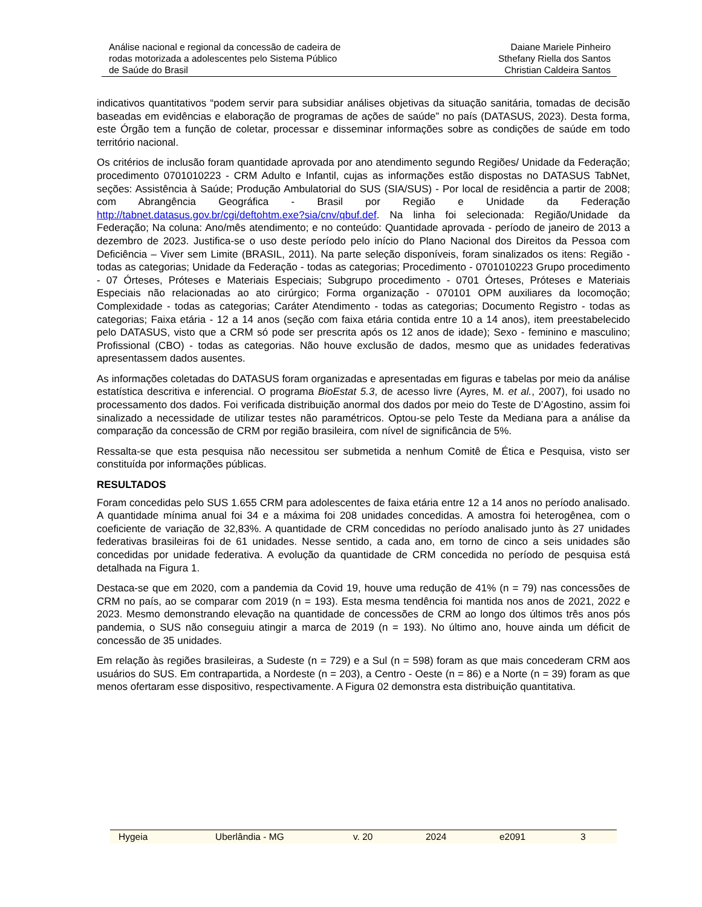Análise nacional e regional da concessão de cadeira de
rodas motorizada a adolescentes pelo Sistema Público
de Saúde do Brasil
Daiane Mariele Pinheiro
Sthefany Riella dos Santos
Christian Caldeira Santos
indicativos quantitativos “podem servir para subsidiar análises objetivas da situação sanitária, tomadas de decisão baseadas em evidências e elaboração de programas de ações de saúde” no país (DATASUS, 2023). Desta forma, este Órgão tem a função de coletar, processar e disseminar informações sobre as condições de saúde em todo território nacional.
Os critérios de inclusão foram quantidade aprovada por ano atendimento segundo Regiões/ Unidade da Federação; procedimento 0701010223 - CRM Adulto e Infantil, cujas as informações estão dispostas no DATASUS TabNet, seções: Assistência à Saúde; Produção Ambulatorial do SUS (SIA/SUS) - Por local de residência a partir de 2008; com Abrangência Geográfica - Brasil por Região e Unidade da Federação http://tabnet.datasus.gov.br/cgi/deftohtm.exe?sia/cnv/qbuf.def. Na linha foi selecionada: Região/Unidade da Federação; Na coluna: Ano/mês atendimento; e no conteúdo: Quantidade aprovada - período de janeiro de 2013 a dezembro de 2023. Justifica-se o uso deste período pelo início do Plano Nacional dos Direitos da Pessoa com Deficiência – Viver sem Limite (BRASIL, 2011). Na parte seleção disponíveis, foram sinalizados os itens: Região - todas as categorias; Unidade da Federação - todas as categorias; Procedimento - 0701010223 Grupo procedimento - 07 Órteses, Próteses e Materiais Especiais; Subgrupo procedimento - 0701 Órteses, Próteses e Materiais Especiais não relacionadas ao ato cirúrgico; Forma organização - 070101 OPM auxiliares da locomoção; Complexidade - todas as categorias; Caráter Atendimento - todas as categorias; Documento Registro - todas as categorias; Faixa etária - 12 a 14 anos (seção com faixa etária contida entre 10 a 14 anos), item preestabelecido pelo DATASUS, visto que a CRM só pode ser prescrita após os 12 anos de idade); Sexo - feminino e masculino; Profissional (CBO) - todas as categorias. Não houve exclusão de dados, mesmo que as unidades federativas apresentassem dados ausentes.
As informações coletadas do DATASUS foram organizadas e apresentadas em figuras e tabelas por meio da análise estatística descritiva e inferencial. O programa BioEstat 5.3, de acesso livre (Ayres, M. et al., 2007), foi usado no processamento dos dados. Foi verificada distribuição anormal dos dados por meio do Teste de D’Agostino, assim foi sinalizado a necessidade de utilizar testes não paramétricos. Optou-se pelo Teste da Mediana para a análise da comparação da concessão de CRM por região brasileira, com nível de significância de 5%.
Ressalta-se que esta pesquisa não necessitou ser submetida a nenhum Comitê de Ética e Pesquisa, visto ser constituída por informações públicas.
RESULTADOS
Foram concedidas pelo SUS 1.655 CRM para adolescentes de faixa etária entre 12 a 14 anos no período analisado. A quantidade mínima anual foi 34 e a máxima foi 208 unidades concedidas. A amostra foi heterogênea, com o coeficiente de variação de 32,83%. A quantidade de CRM concedidas no período analisado junto às 27 unidades federativas brasileiras foi de 61 unidades. Nesse sentido, a cada ano, em torno de cinco a seis unidades são concedidas por unidade federativa. A evolução da quantidade de CRM concedida no período de pesquisa está detalhada na Figura 1.
Destaca-se que em 2020, com a pandemia da Covid 19, houve uma redução de 41% (n = 79) nas concessões de CRM no país, ao se comparar com 2019 (n = 193). Esta mesma tendência foi mantida nos anos de 2021, 2022 e 2023. Mesmo demonstrando elevação na quantidade de concessões de CRM ao longo dos últimos três anos pós pandemia, o SUS não conseguiu atingir a marca de 2019 (n = 193). No último ano, houve ainda um déficit de concessão de 35 unidades.
Em relação às regiões brasileiras, a Sudeste (n = 729) e a Sul (n = 598) foram as que mais concederam CRM aos usuários do SUS. Em contrapartida, a Nordeste (n = 203), a Centro - Oeste (n = 86) e a Norte (n = 39) foram as que menos ofertaram esse dispositivo, respectivamente. A Figura 02 demonstra esta distribuição quantitativa.
Hygeia Uberlândia - MG v. 20 2024 e2091 3